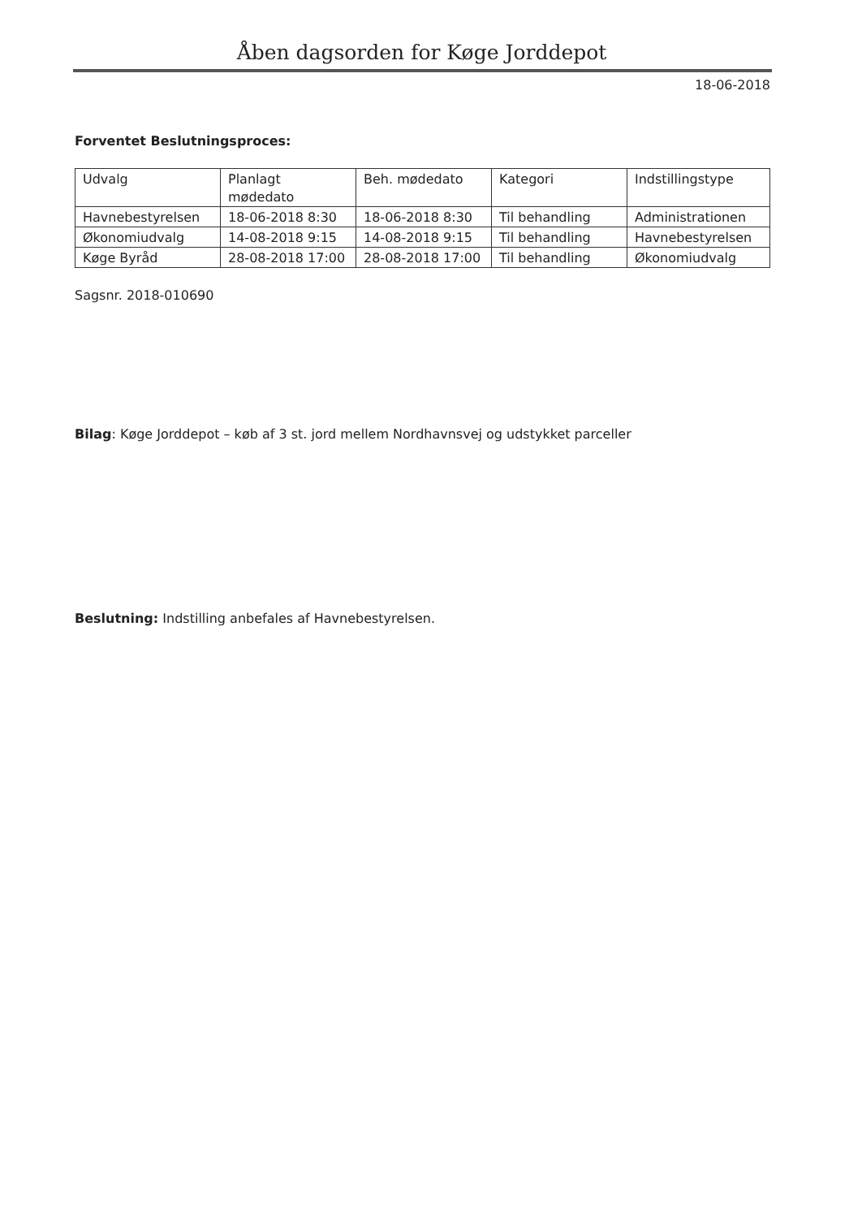Åben dagsorden for Køge Jorddepot
18-06-2018
Forventet Beslutningsproces:
| Udvalg | Planlagt mødedato | Beh. mødedato | Kategori | Indstillingstype |
| Havnebestyrelsen | 18-06-2018 8:30 | 18-06-2018 8:30 | Til behandling | Administrationen |
| Økonomiudvalg | 14-08-2018 9:15 | 14-08-2018 9:15 | Til behandling | Havnebestyrelsen |
| Køge Byråd | 28-08-2018 17:00 | 28-08-2018 17:00 | Til behandling | Økonomiudvalg |
Sagsnr. 2018-010690
Bilag: Køge Jorddepot – køb af 3 st. jord mellem Nordhavnsvej og udstykket parceller
Beslutning: Indstilling anbefales af Havnebestyrelsen.